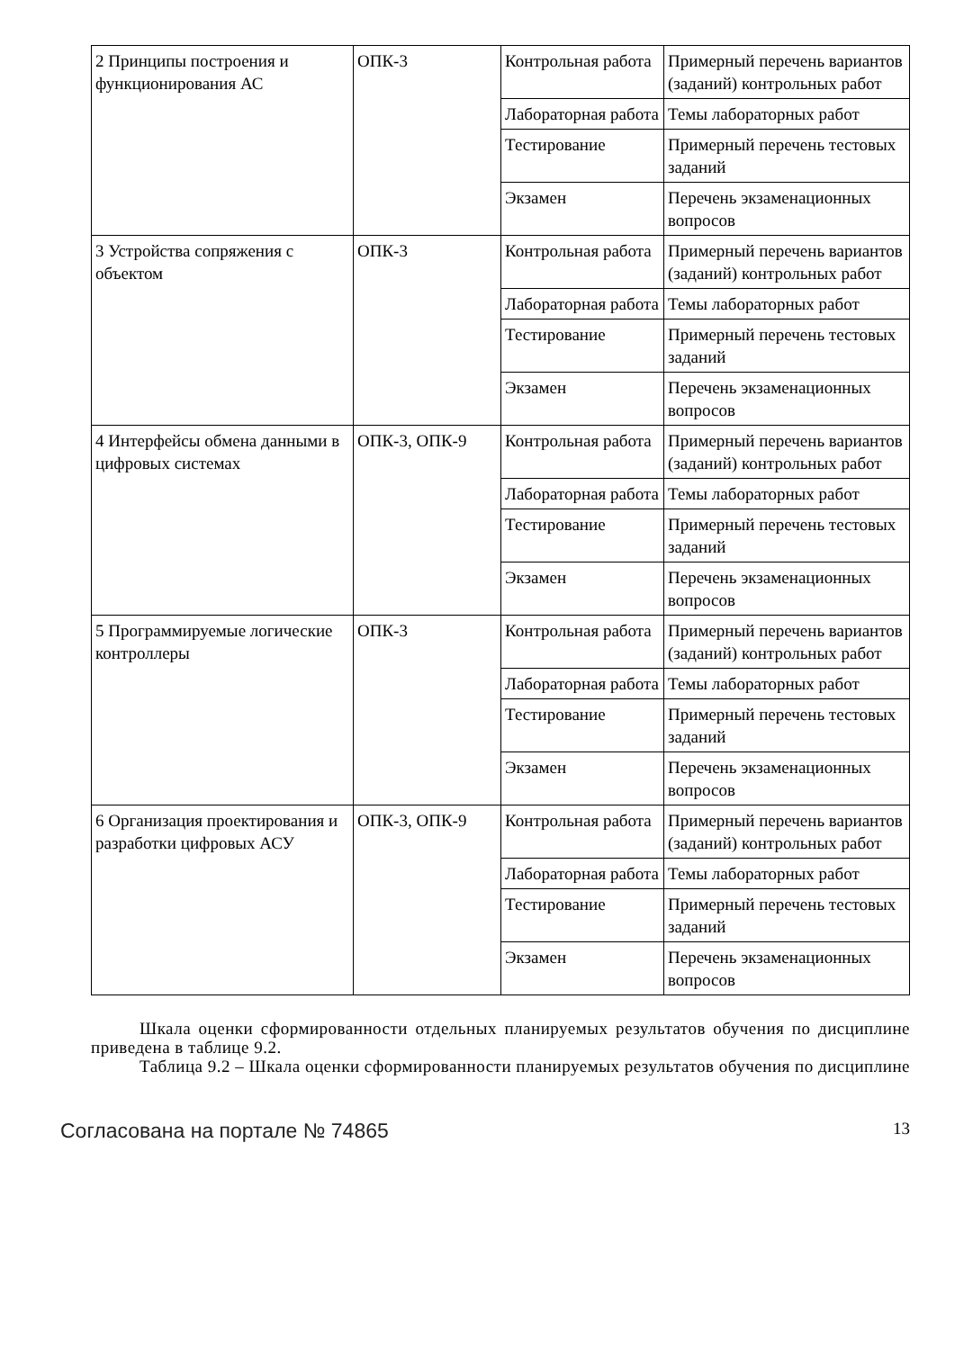| 2 Принципы построения и функционирования АС | ОПК-3 | Контрольная работа | Примерный перечень вариантов (заданий) контрольных работ |
| | | Лабораторная работа | Темы лабораторных работ |
| | | Тестирование | Примерный перечень тестовых заданий |
| | | Экзамен | Перечень экзаменационных вопросов |
| 3 Устройства сопряжения с объектом | ОПК-3 | Контрольная работа | Примерный перечень вариантов (заданий) контрольных работ |
| | | Лабораторная работа | Темы лабораторных работ |
| | | Тестирование | Примерный перечень тестовых заданий |
| | | Экзамен | Перечень экзаменационных вопросов |
| 4 Интерфейсы обмена данными в цифровых системах | ОПК-3, ОПК-9 | Контрольная работа | Примерный перечень вариантов (заданий) контрольных работ |
| | | Лабораторная работа | Темы лабораторных работ |
| | | Тестирование | Примерный перечень тестовых заданий |
| | | Экзамен | Перечень экзаменационных вопросов |
| 5 Программируемые логические контроллеры | ОПК-3 | Контрольная работа | Примерный перечень вариантов (заданий) контрольных работ |
| | | Лабораторная работа | Темы лабораторных работ |
| | | Тестирование | Примерный перечень тестовых заданий |
| | | Экзамен | Перечень экзаменационных вопросов |
| 6 Организация проектирования и разработки цифровых АСУ | ОПК-3, ОПК-9 | Контрольная работа | Примерный перечень вариантов (заданий) контрольных работ |
| | | Лабораторная работа | Темы лабораторных работ |
| | | Тестирование | Примерный перечень тестовых заданий |
| | | Экзамен | Перечень экзаменационных вопросов |
Шкала оценки сформированности отдельных планируемых результатов обучения по дисциплине приведена в таблице 9.2.
Таблица 9.2 – Шкала оценки сформированности планируемых результатов обучения по дисциплине
Согласована на портале № 74865 13